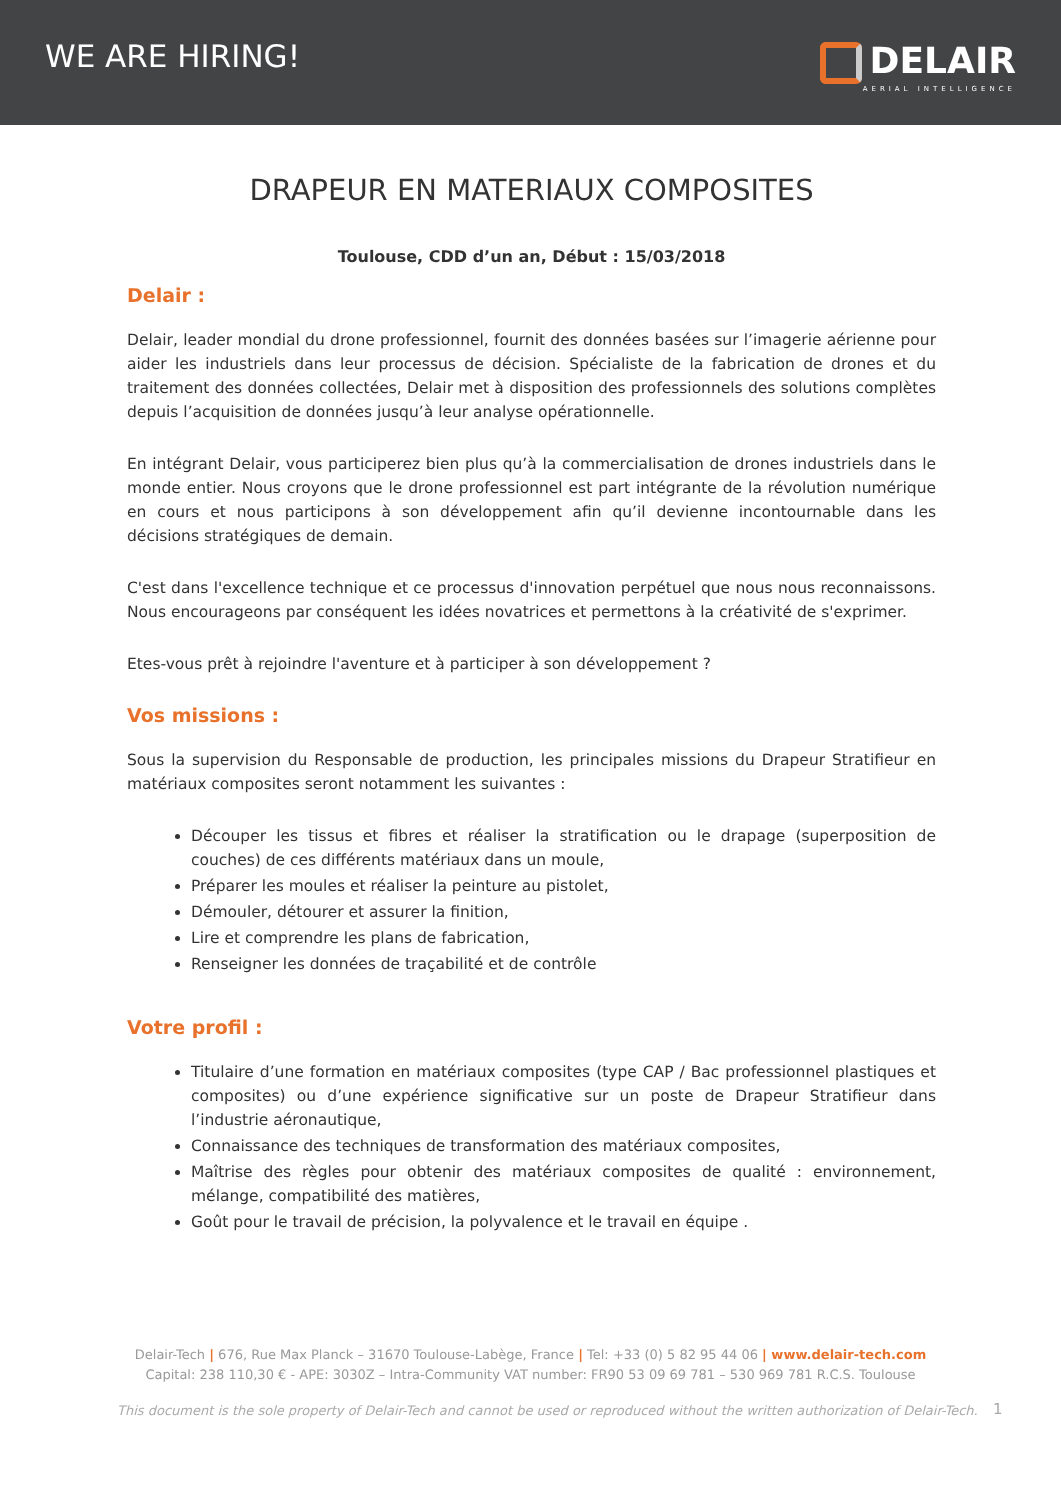WE ARE HIRING!
DELAIR
AERIAL INTELLIGENCE
DRAPEUR EN MATERIAUX COMPOSITES
Toulouse, CDD d’un an, Début : 15/03/2018
Delair :
Delair, leader mondial du drone professionnel, fournit des données basées sur l’imagerie aérienne pour aider les industriels dans leur processus de décision. Spécialiste de la fabrication de drones et du traitement des données collectées, Delair met à disposition des professionnels des solutions complètes depuis l’acquisition de données jusqu’à leur analyse opérationnelle.
En intégrant Delair, vous participerez bien plus qu’à la commercialisation de drones industriels dans le monde entier. Nous croyons que le drone professionnel est part intégrante de la révolution numérique en cours et nous participons à son développement afin qu’il devienne incontournable dans les décisions stratégiques de demain.
C'est dans l'excellence technique et ce processus d'innovation perpétuel que nous nous reconnaissons. Nous encourageons par conséquent les idées novatrices et permettons à la créativité de s'exprimer.
Etes-vous prêt à rejoindre l'aventure et à participer à son développement ?
Vos missions :
Sous la supervision du Responsable de production, les principales missions du Drapeur Stratifieur en matériaux composites seront notamment les suivantes :
Découper les tissus et fibres et réaliser la stratification ou le drapage (superposition de couches) de ces différents matériaux dans un moule,
Préparer les moules et réaliser la peinture au pistolet,
Démouler, détourer et assurer la finition,
Lire et comprendre les plans de fabrication,
Renseigner les données de traçabilité et de contrôle
Votre profil :
Titulaire d’une formation en matériaux composites (type CAP / Bac professionnel plastiques et composites) ou d’une expérience significative sur un poste de Drapeur Stratifieur dans l’industrie aéronautique,
Connaissance des techniques de transformation des matériaux composites,
Maîtrise des règles pour obtenir des matériaux composites de qualité : environnement, mélange, compatibilité des matières,
Goût pour le travail de précision, la polyvalence et le travail en équipe .
Delair-Tech | 676, Rue Max Planck – 31670 Toulouse-Labège, France | Tel: +33 (0) 5 82 95 44 06 | www.delair-tech.com
Capital: 238 110,30 € - APE: 3030Z – Intra-Community VAT number: FR90 53 09 69 781 – 530 969 781 R.C.S. Toulouse
This document is the sole property of Delair-Tech and cannot be used or reproduced without the written authorization of Delair-Tech.
1